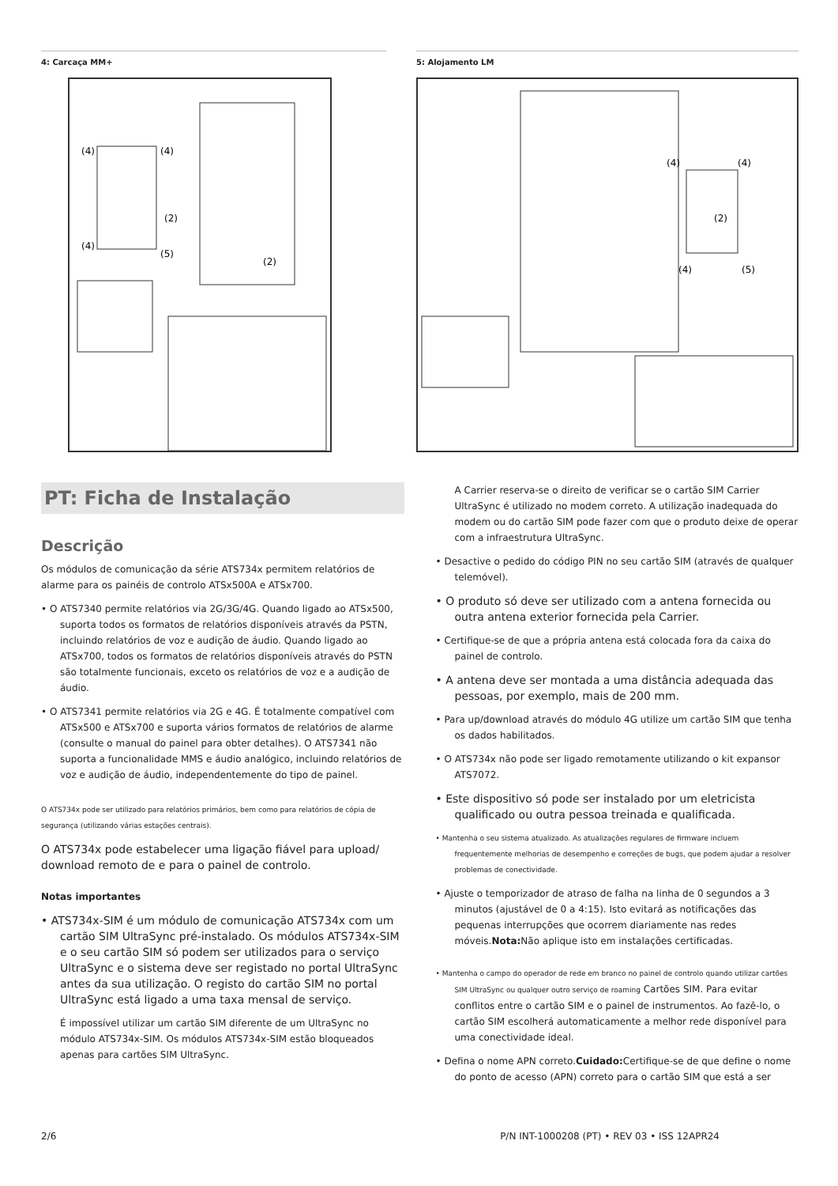4: Carcaça MM+
(4)
(4)
(4)
(5)
(2)
(2)
5: Alojamento LM
(4)
(4)
(2)
(4)
(5)
PT: Ficha de Instalação
Descrição
Os módulos de comunicação da série ATS734x permitem relatórios de alarme para os painéis de controlo ATSx500A e ATSx700.
• O ATS7340 permite relatórios via 2G/3G/4G. Quando ligado ao ATSx500, suporta todos os formatos de relatórios disponíveis através da PSTN, incluindo relatórios de voz e audição de áudio. Quando ligado ao ATSx700, todos os formatos de relatórios disponíveis através do PSTN são totalmente funcionais, exceto os relatórios de voz e a audição de áudio.
• O ATS7341 permite relatórios via 2G e 4G. É totalmente compatível com ATSx500 e ATSx700 e suporta vários formatos de relatórios de alarme (consulte o manual do painel para obter detalhes). O ATS7341 não suporta a funcionalidade MMS e áudio analógico, incluindo relatórios de voz e audição de áudio, independentemente do tipo de painel.
O ATS734x pode ser utilizado para relatórios primários, bem como para relatórios de cópia de segurança (utilizando várias estações centrais).
O ATS734x pode estabelecer uma ligação fiável para upload/ download remoto de e para o painel de controlo.
Notas importantes
• ATS734x-SIM é um módulo de comunicação ATS734x com um cartão SIM UltraSync pré-instalado. Os módulos ATS734x-SIM e o seu cartão SIM só podem ser utilizados para o serviço UltraSync e o sistema deve ser registado no portal UltraSync antes da sua utilização. O registo do cartão SIM no portal UltraSync está ligado a uma taxa mensal de serviço.
É impossível utilizar um cartão SIM diferente de um UltraSync no módulo ATS734x-SIM. Os módulos ATS734x-SIM estão bloqueados apenas para cartões SIM UltraSync.
A Carrier reserva-se o direito de verificar se o cartão SIM Carrier UltraSync é utilizado no modem correto. A utilização inadequada do modem ou do cartão SIM pode fazer com que o produto deixe de operar com a infraestrutura UltraSync.
• Desactive o pedido do código PIN no seu cartão SIM (através de qualquer telemóvel).
• O produto só deve ser utilizado com a antena fornecida ou outra antena exterior fornecida pela Carrier.
• Certifique-se de que a própria antena está colocada fora da caixa do painel de controlo.
• A antena deve ser montada a uma distância adequada das pessoas, por exemplo, mais de 200 mm.
• Para up/download através do módulo 4G utilize um cartão SIM que tenha os dados habilitados.
• O ATS734x não pode ser ligado remotamente utilizando o kit expansor ATS7072.
• Este dispositivo só pode ser instalado por um eletricista qualificado ou outra pessoa treinada e qualificada.
• Mantenha o seu sistema atualizado. As atualizações regulares de firmware incluem frequentemente melhorias de desempenho e correções de bugs, que podem ajudar a resolver problemas de conectividade.
• Ajuste o temporizador de atraso de falha na linha de 0 segundos a 3 minutos (ajustável de 0 a 4:15). Isto evitará as notificações das pequenas interrupções que ocorrem diariamente nas redes móveis.Nota: Não aplique isto em instalações certificadas.
• Mantenha o campo do operador de rede em branco no painel de controlo quando utilizar cartões SIM UltraSync ou qualquer outro serviço de roaming Cartões SIM. Para evitar conflitos entre o cartão SIM e o painel de instrumentos. Ao fazê-lo, o cartão SIM escolherá automaticamente a melhor rede disponível para uma conectividade ideal.
• Defina o nome APN correto.Cuidado: Certifique-se de que define o nome do ponto de acesso (APN) correto para o cartão SIM que está a ser
2/6 P/N INT-1000208 (PT) • REV 03 • ISS 12APR24